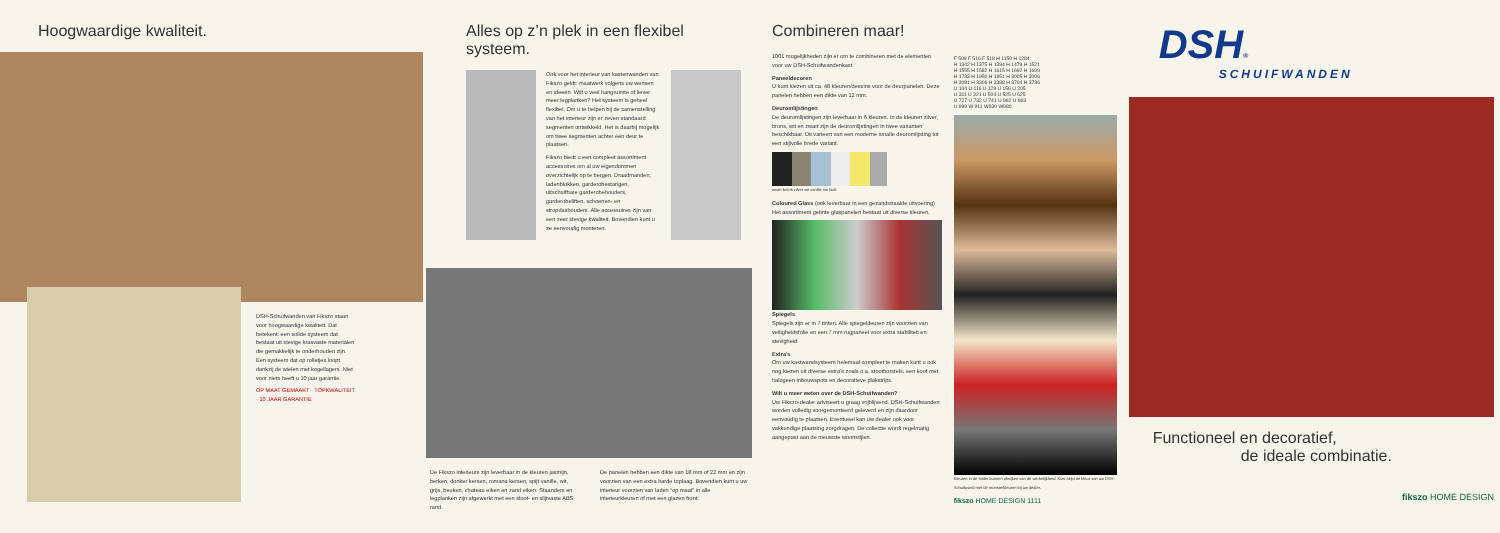Hoogwaardige kwaliteit.
DSH-Schuifwanden van Fikszo staan voor hoogwaardige kwaliteit. Dat betekent: een solide systeem dat bestaat uit stevige krasvaste materialen die gemakkelijk te onderhouden zijn. Een systeem dat op rolletjes loopt dankzij de wielen met kogellagers. Niet voor niets heeft u 10 jaar garantie.
OP MAAT GEMAAKT · TOPKWALITEIT · 10 JAAR GARANTIE
Alles op z’n plek in een flexibel systeem.
Ook voor het interieur van kastenwanden van Fikszo geldt: maatwerk volgens uw wensen en ideeën. Wilt u veel hangruimte of liever meer legplanken? Het systeem is geheel flexibel. Om u te helpen bij de samenstelling van het interieur zijn er zeven standaard segmenten ontwikkeld. Het is daarbij mogelijk om twee segmenten achter één deur te plaatsen.
Fikszo biedt u een compleet assortiment accessoires om al uw eigendommen overzichtelijk op te bergen. Draadmanden, ladenblokken, garderobestangen, uitschuifbare garderobehouders, garderobeliften, schoenen- en stropdashouders. Alle accessoires zijn van een zeer stevige kwaliteit. Bovendien kunt u ze eenvoudig monteren.
De Fikszo interieurs zijn leverbaar in de kleuren jasmijn, berken, donker kersen, romana kersen, spijt vanille, wit, grijs, beuken, chateau eiken en zand eiken. Staanders en legplanken zijn afgewerkt met een stoot- en slijtvaste ABS rand.
De panelen hebben een dikte van 18 mm of 22 mm en zijn voorzien van een extra harde toplaag. Bovendien kunt u uw interieur voorzien van laden “op maat” in alle interieurkleuren of met een glazen front.
Combineren maar!
1001 mogelijkheden zijn er om te combineren met de elementen voor uw DSH-Schuifwandenkast.
Paneeldecoren
U kunt kiezen uit ca. 48 kleuren/dessins voor de deurpanelen. Deze panelen hebben een dikte van 12 mm.
Deuromlijstingen
De deuromlijstingen zijn leverbaar in 6 kleuren. In de kleuren zilver, brons, wit en zwart zijn de deuromlijstingen in twee varianten beschikbaar. Dit varieert van een moderne smalle deuromlijsting tot een stijlvolle brede variant.
zwart brons zilver wit vanille rvs look
Coloured Glass (ook leverbaar in een gezandstraalde uitvoering)
Het assortiment getinte glaspanelen bestaat uit diverse kleuren.
Spiegels
Spiegels zijn er in 7 tinten. Alle spiegeldeuren zijn voorzien van veiligheidsfolie en een 7 mm rugpaneel voor extra stabiliteit en stevigheid.
Extra’s
Om uw kastwandsysteem helemaal compleet te maken kunt u ook nog kiezen uit diverse extra’s zoals o.a. stootborstels, een koof met halogeen inbouwspots en decoratieve plakstrips.
Wilt u meer weten over de DSH-Schuifwanden?
Uw Fikszo-dealer adviseert u graag vrijblijvend. DSH-Schuifwanden worden volledig voorgemonteerd geleverd en zijn daardoor eenvoudig te plaatsen. Eventueel kan uw dealer ook voor vakkundige plaatsing zorgdragen. De collectie wordt regelmatig aangepast aan de nieuwste woonstijlen.
F 509 F 516 F 518 H 1150 H 1284
H 1342 H 1375 H 1394 H 1479 H 1521
H 1555 H 1582 H 1615 H 1692 H 1699
H 1733 H 1950 H 1951 H 3005 H 3006
H 3081 H 3306 H 3388 H 3704 H 3736
U 104 U 116 U 129 U 156 U 205
U 311 U 321 U 504 U 525 U 625
U 727 U 732 U 741 U 962 U 963
U 999 W 911 W930 W980
Kleuren in de folder kunnen afwijken van de werkelijkheid. Kies altijd de kleur van uw DSH-Schuifwand met de monsterkleuren bij uw dealer.
fikszo HOME DESIGN 1111
DSH®
SCHUIFWANDEN
Functioneel en decoratief,
de ideale combinatie.
fikszo HOME DESIGN